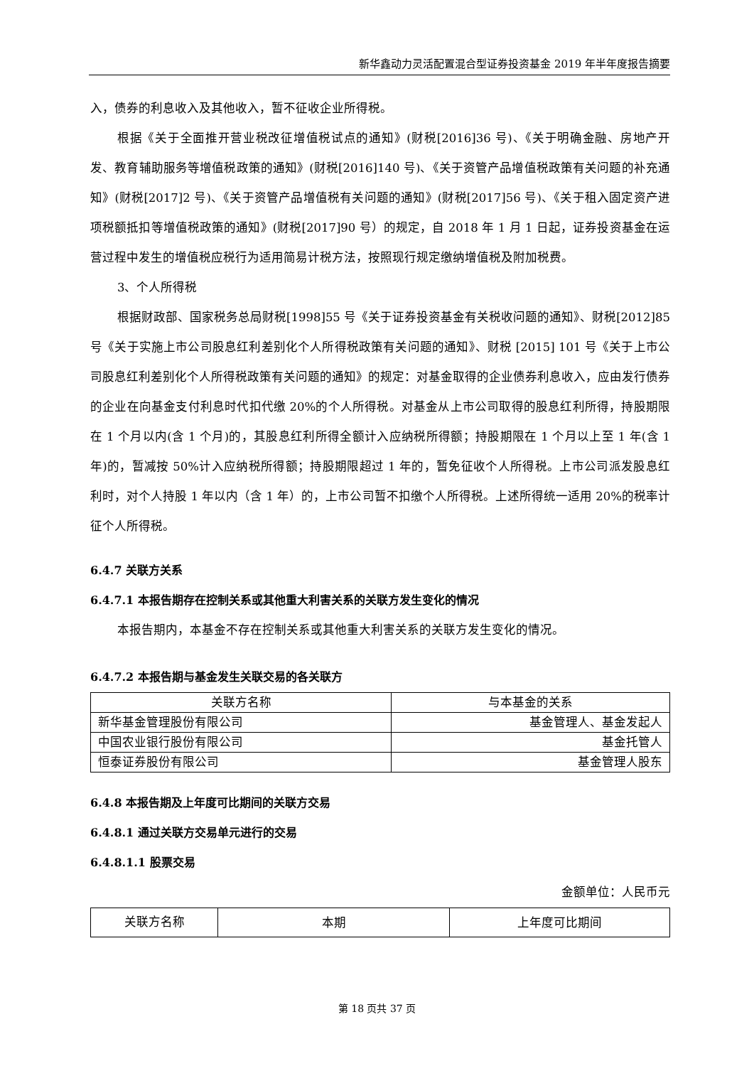新华鑫动力灵活配置混合型证券投资基金 2019 年半年度报告摘要
入，债券的利息收入及其他收入，暂不征收企业所得税。
根据《关于全面推开营业税改征增值税试点的通知》(财税[2016]36 号)、《关于明确金融、房地产开发、教育辅助服务等增值税政策的通知》(财税[2016]140 号)、《关于资管产品增值税政策有关问题的补充通知》(财税[2017]2 号)、《关于资管产品增值税有关问题的通知》(财税[2017]56 号)、《关于租入固定资产进项税额抵扣等增值税政策的通知》(财税[2017]90 号）的规定，自 2018 年 1 月 1 日起，证券投资基金在运营过程中发生的增值税应税行为适用简易计税方法，按照现行规定缴纳增值税及附加税费。
3、个人所得税
根据财政部、国家税务总局财税[1998]55 号《关于证券投资基金有关税收问题的通知》、财税[2012]85 号《关于实施上市公司股息红利差别化个人所得税政策有关问题的通知》、财税 [2015] 101 号《关于上市公司股息红利差别化个人所得税政策有关问题的通知》的规定：对基金取得的企业债券利息收入，应由发行债券的企业在向基金支付利息时代扣代缴 20%的个人所得税。对基金从上市公司取得的股息红利所得，持股期限在 1 个月以内(含 1 个月)的，其股息红利所得全额计入应纳税所得额；持股期限在 1 个月以上至 1 年(含 1 年)的，暂减按 50%计入应纳税所得额；持股期限超过 1 年的，暂免征收个人所得税。上市公司派发股息红利时，对个人持股 1 年以内（含 1 年）的，上市公司暂不扣缴个人所得税。上述所得统一适用 20%的税率计征个人所得税。
6.4.7 关联方关系
6.4.7.1 本报告期存在控制关系或其他重大利害关系的关联方发生变化的情况
本报告期内，本基金不存在控制关系或其他重大利害关系的关联方发生变化的情况。
6.4.7.2 本报告期与基金发生关联交易的各关联方
| 关联方名称 | 与本基金的关系 |
| --- | --- |
| 新华基金管理股份有限公司 | 基金管理人、基金发起人 |
| 中国农业银行股份有限公司 | 基金托管人 |
| 恒泰证券股份有限公司 | 基金管理人股东 |
6.4.8 本报告期及上年度可比期间的关联方交易
6.4.8.1 通过关联方交易单元进行的交易
6.4.8.1.1 股票交易
金额单位：人民币元
| 关联方名称 | 本期 | 上年度可比期间 |
第 18 页共 37 页